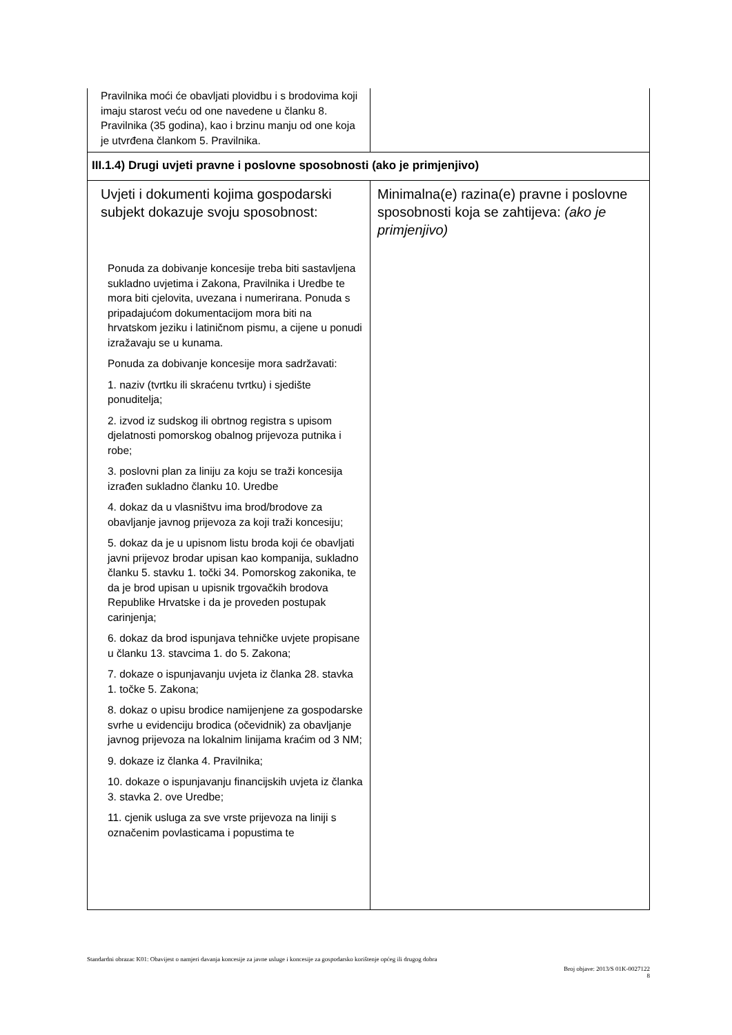| Pravilnika moći će obavljati plovidbu i s brodovima koji imaju starost veću od one navedene u članku 8. Pravilnika (35 godina), kao i brzinu manju od one koja je utvrđena člankom 5. Pravilnika. | |
| III.1.4) Drugi uvjeti pravne i poslovne sposobnosti (ako je primjenjivo) | |
| Uvjeti i dokumenti kojima gospodarski subjekt dokazuje svoju sposobnost: Ponuda za dobivanje koncesije treba biti sastavljena sukladno uvjetima i Zakona, Pravilnika i Uredbe te mora biti cjelovita, uvezana i numerirana. Ponuda s pripadajućom dokumentacijom mora biti na hrvatskom jeziku i latiničnom pismu, a cijene u ponudi izražavaju se u kunama. Ponuda za dobivanje koncesije mora sadržavati: 1. naziv (tvrtku ili skraćenu tvrtku) i sjedište ponuditelja; 2. izvod iz sudskog ili obrtnog registra s upisom djelatnosti pomorskog obalnog prijevoza putnika i robe; 3. poslovni plan za liniju za koju se traži koncesija izrađen sukladno članku 10. Uredbe 4. dokaz da u vlasništvu ima brod/brodove za obavljanje javnog prijevoza za koji traži koncesiju; 5. dokaz da je u upisnom listu broda koji će obavljati javni prijevoz brodar upisan kao kompanija, sukladno članku 5. stavku 1. točki 34. Pomorskog zakonika, te da je brod upisan u upisnik trgovačkih brodova Republike Hrvatske i da je proveden postupak carinjenja; 6. dokaz da brod ispunjava tehničke uvjete propisane u članku 13. stavcima 1. do 5. Zakona; 7. dokaze o ispunjavanju uvjeta iz članka 28. stavka 1. točke 5. Zakona; 8. dokaz o upisu brodice namijenjene za gospodarske svrhe u evidenciju brodica (očevidnik) za obavljanje javnog prijevoza na lokalnim linijama kraćim od 3 NM; 9. dokaze iz članka 4. Pravilnika; 10. dokaze o ispunjavanju financijskih uvjeta iz članka 3. stavka 2. ove Uredbe; 11. cjenik usluga za sve vrste prijevoza na liniji s označenim povlasticama i popustima te | Minimalna(e) razina(e) pravne i poslovne sposobnosti koja se zahtijeva: (ako je primjenjivo) |
Standardni obrazac K01: Obavijest o namjeri davanja koncesije za javne usluge i koncesije za gospodarsko korištenje općeg ili drugog dobra
Broj objave: 2013/S 01K-0027122
8